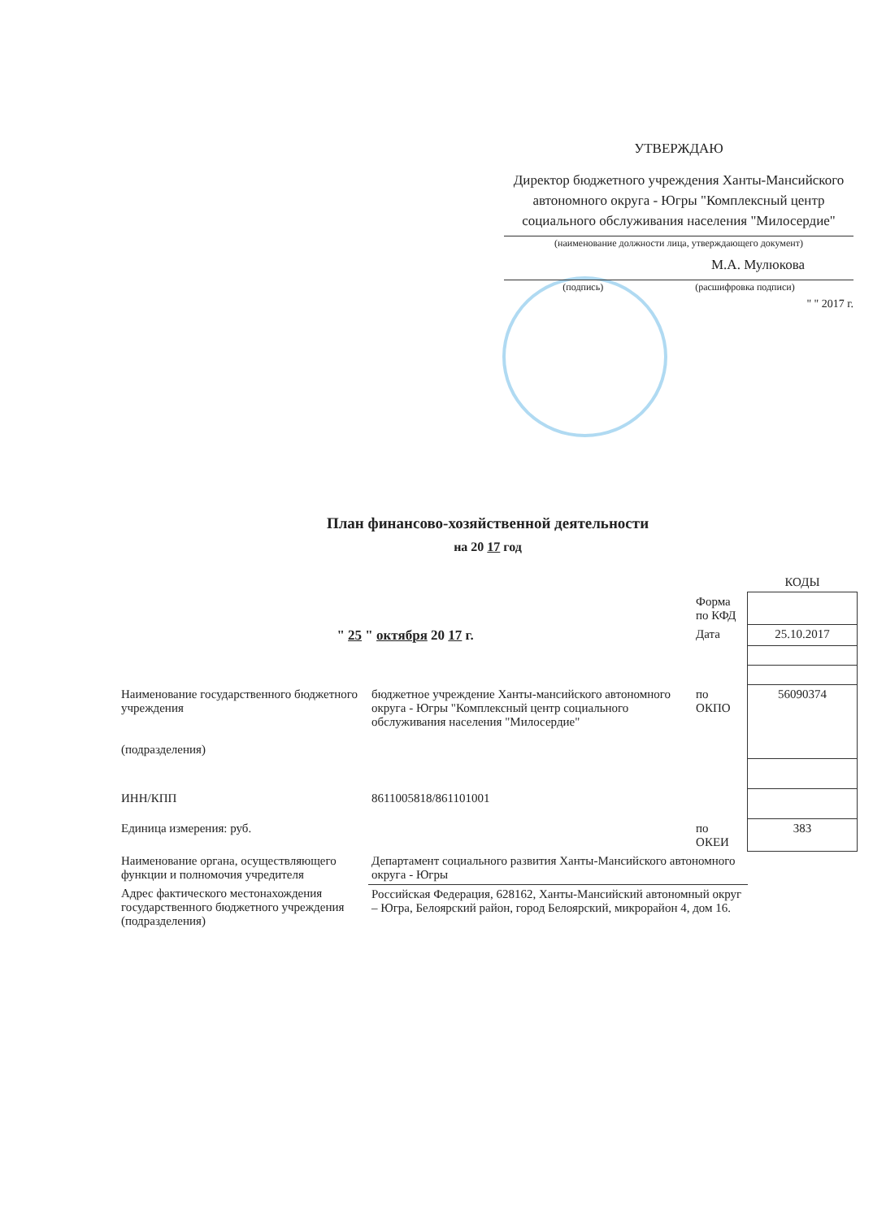УТВЕРЖДАЮ
Директор бюджетного учреждения Ханты-Мансийского автономного округа - Югры "Комплексный центр социального обслуживания населения "Милосердие"
(наименование должности лица, утверждающего документ)
М.А. Мулюкова
(подпись) (расшифровка подписи)
" " 2017 г.
План финансово-хозяйственной деятельности
на 20 17 год
| | | | КОДЫ |
| | | Форма по КФД | |
| " 25 " октября 20 17 г. | | Дата | 25.10.2017 |
| Наименование государственного бюджетного учреждения (подразделения) | бюджетное учреждение Ханты-мансийского автономного округа - Югры "Комплексный центр социального обслуживания населения "Милосердие" | по ОКПО | 56090374 |
| ИНН/КПП | 8611005818/861101001 | | |
| Единица измерения: руб. | | по ОКЕИ | 383 |
| Наименование органа, осуществляющего функции и полномочия учредителя | Департамент социального развития Ханты-Мансийского автономного округа - Югры | | |
| Адрес фактического местонахождения государственного бюджетного учреждения (подразделения) | Российская Федерация, 628162, Ханты-Мансийский автономный округ – Югра, Белоярский район, город Белоярский, микрорайон 4, дом 16. | | |